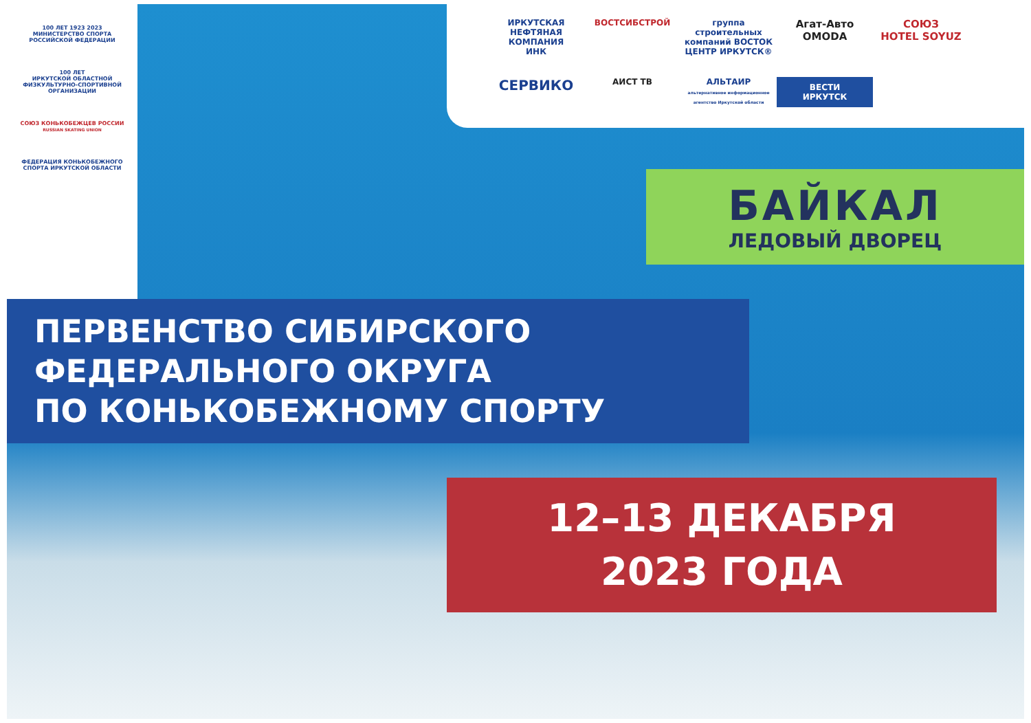100 ЛЕТ 1923 2023
МИНИСТЕРСТВО СПОРТА РОССИЙСКОЙ ФЕДЕРАЦИИ
100 ЛЕТ
ИРКУТСКОЙ ОБЛАСТНОЙ ФИЗКУЛЬТУРНО-СПОРТИВНОЙ ОРГАНИЗАЦИИ
СОЮЗ КОНЬКОБЕЖЦЕВ РОССИИ
RUSSIAN SKATING UNION
ФЕДЕРАЦИЯ КОНЬКОБЕЖНОГО СПОРТА ИРКУТСКОЙ ОБЛАСТИ
ИРКУТСКАЯ НЕФТЯНАЯ КОМПАНИЯ
ИНК
ВОСТСИБСТРОЙ
группа строительных компаний ВОСТОК ЦЕНТР ИРКУТСК®
Агат-Авто
OMODA
СОЮЗ
HOTEL SOYUZ
СЕРВИКО
АИСТ ТВ
АЛЬТАИР
альтернативное информационное агентство Иркутской области
ВЕСТИ
ИРКУТСК
БАЙКАЛ
ЛЕДОВЫЙ ДВОРЕЦ
ПЕРВЕНСТВО СИБИРСКОГО
ФЕДЕРАЛЬНОГО ОКРУГА
ПО КОНЬКОБЕЖНОМУ СПОРТУ
12–13 ДЕКАБРЯ
2023 ГОДА